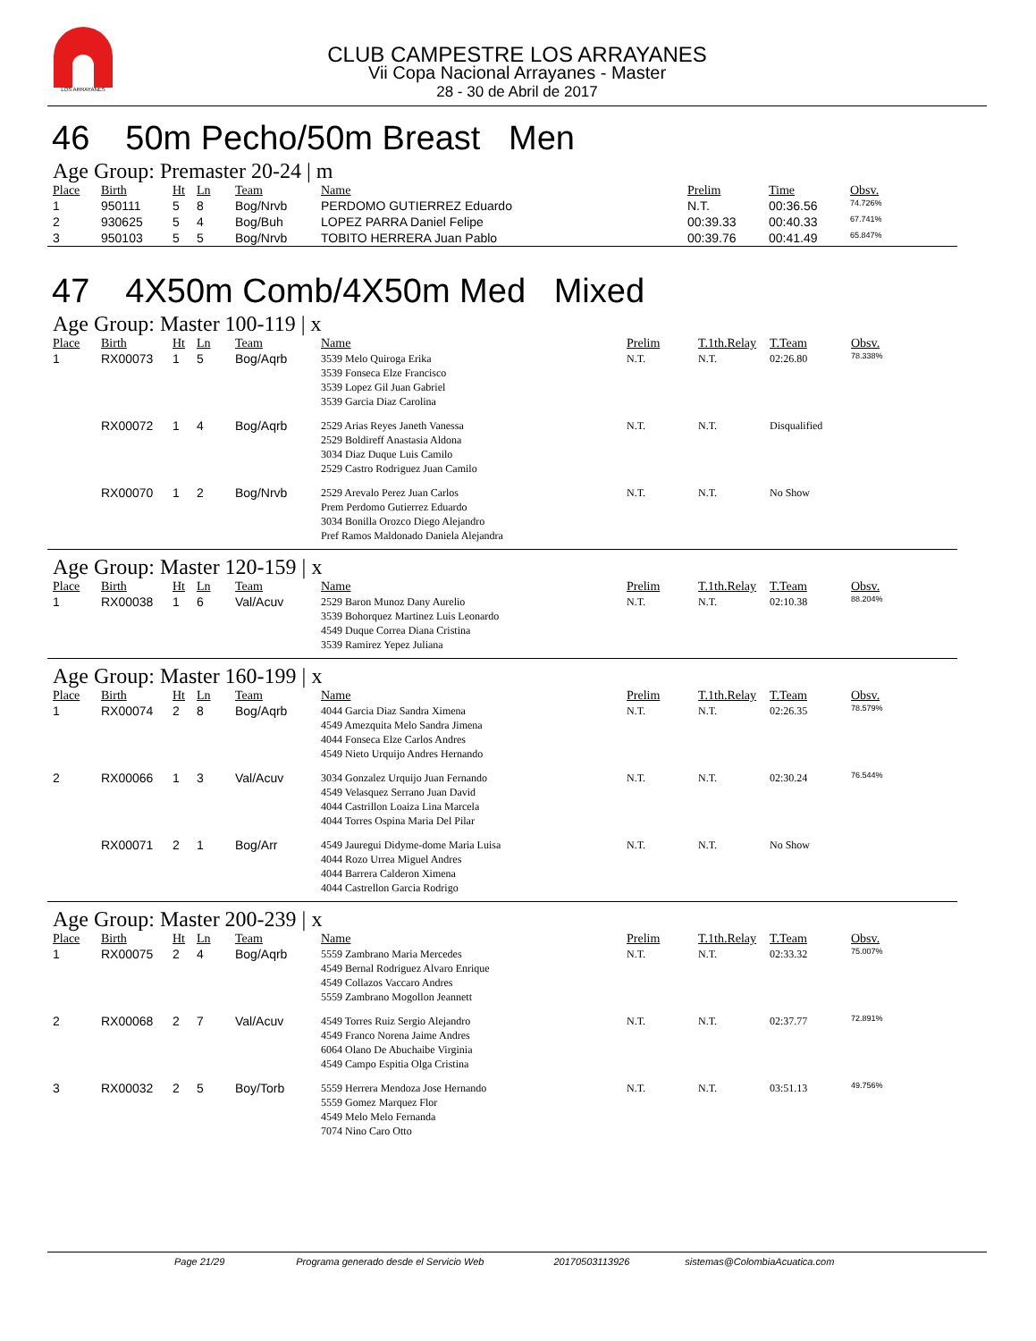LOS ARRAYANES
CLUB CAMPESTRE LOS ARRAYANES
Vii Copa Nacional Arrayanes - Master
28 - 30 de Abril de 2017
46 50m Pecho/50m Breast Men
Age Group: Premaster 20-24 | m
| Place | Birth | Ht | Ln | Team | Name | Prelim | Time | Obsv. |
| --- | --- | --- | --- | --- | --- | --- | --- | --- |
| 1 | 950111 | 5 | 8 | Bog/Nrvb | PERDOMO GUTIERREZ Eduardo | N.T. | 00:36.56 | 74.726% |
| 2 | 930625 | 5 | 4 | Bog/Buh | LOPEZ PARRA Daniel Felipe | 00:39.33 | 00:40.33 | 67.741% |
| 3 | 950103 | 5 | 5 | Bog/Nrvb | TOBITO HERRERA Juan Pablo | 00:39.76 | 00:41.49 | 65.847% |
47 4X50m Comb/4X50m Med Mixed
Age Group: Master 100-119 | x
| Place | Birth | Ht | Ln | Team | Name | Prelim | T.1th.Relay | T.Team | Obsv. |
| --- | --- | --- | --- | --- | --- | --- | --- | --- | --- |
| 1 | RX00073 | 1 | 5 | Bog/Aqrb | 3539 Melo Quiroga Erika 3539 Fonseca Elze Francisco 3539 Lopez Gil Juan Gabriel 3539 Garcia Diaz Carolina | N.T. | N.T. | 02:26.80 | 78.338% |
| | RX00072 | 1 | 4 | Bog/Aqrb | 2529 Arias Reyes Janeth Vanessa 2529 Boldireff Anastasia Aldona 3034 Diaz Duque Luis Camilo 2529 Castro Rodriguez Juan Camilo | N.T. | N.T. | Disqualified | |
| | RX00070 | 1 | 2 | Bog/Nrvb | 2529 Arevalo Perez Juan Carlos Prem Perdomo Gutierrez Eduardo 3034 Bonilla Orozco Diego Alejandro Pref Ramos Maldonado Daniela Alejandra | N.T. | N.T. | No Show | |
Age Group: Master 120-159 | x
| Place | Birth | Ht | Ln | Team | Name | Prelim | T.1th.Relay | T.Team | Obsv. |
| --- | --- | --- | --- | --- | --- | --- | --- | --- | --- |
| 1 | RX00038 | 1 | 6 | Val/Acuv | 2529 Baron Munoz Dany Aurelio 3539 Bohorquez Martinez Luis Leonardo 4549 Duque Correa Diana Cristina 3539 Ramirez Yepez Juliana | N.T. | N.T. | 02:10.38 | 88.204% |
Age Group: Master 160-199 | x
| Place | Birth | Ht | Ln | Team | Name | Prelim | T.1th.Relay | T.Team | Obsv. |
| --- | --- | --- | --- | --- | --- | --- | --- | --- | --- |
| 1 | RX00074 | 2 | 8 | Bog/Aqrb | 4044 Garcia Diaz Sandra Ximena 4549 Amezquita Melo Sandra Jimena 4044 Fonseca Elze Carlos Andres 4549 Nieto Urquijo Andres Hernando | N.T. | N.T. | 02:26.35 | 78.579% |
| 2 | RX00066 | 1 | 3 | Val/Acuv | 3034 Gonzalez Urquijo Juan Fernando 4549 Velasquez Serrano Juan David 4044 Castrillon Loaiza Lina Marcela 4044 Torres Ospina Maria Del Pilar | N.T. | N.T. | 02:30.24 | 76.544% |
| | RX00071 | 2 | 1 | Bog/Arr | 4549 Jauregui Didyme-dome Maria Luisa 4044 Rozo Urrea Miguel Andres 4044 Barrera Calderon Ximena 4044 Castrellon Garcia Rodrigo | N.T. | N.T. | No Show | |
Age Group: Master 200-239 | x
| Place | Birth | Ht | Ln | Team | Name | Prelim | T.1th.Relay | T.Team | Obsv. |
| --- | --- | --- | --- | --- | --- | --- | --- | --- | --- |
| 1 | RX00075 | 2 | 4 | Bog/Aqrb | 5559 Zambrano Maria Mercedes 4549 Bernal Rodriguez Alvaro Enrique 4549 Collazos Vaccaro Andres 5559 Zambrano Mogollon Jeannett | N.T. | N.T. | 02:33.32 | 75.007% |
| 2 | RX00068 | 2 | 7 | Val/Acuv | 4549 Torres Ruiz Sergio Alejandro 4549 Franco Norena Jaime Andres 6064 Olano De Abuchaibe Virginia 4549 Campo Espitia Olga Cristina | N.T. | N.T. | 02:37.77 | 72.891% |
| 3 | RX00032 | 2 | 5 | Boy/Torb | 5559 Herrera Mendoza Jose Hernando 5559 Gomez Marquez Flor 4549 Melo Melo Fernanda 7074 Nino Caro Otto | N.T. | N.T. | 03:51.13 | 49.756% |
Page 21/29 Programa generado desde el Servicio Web 20170503113926 sistemas@ColombiaAcuatica.com